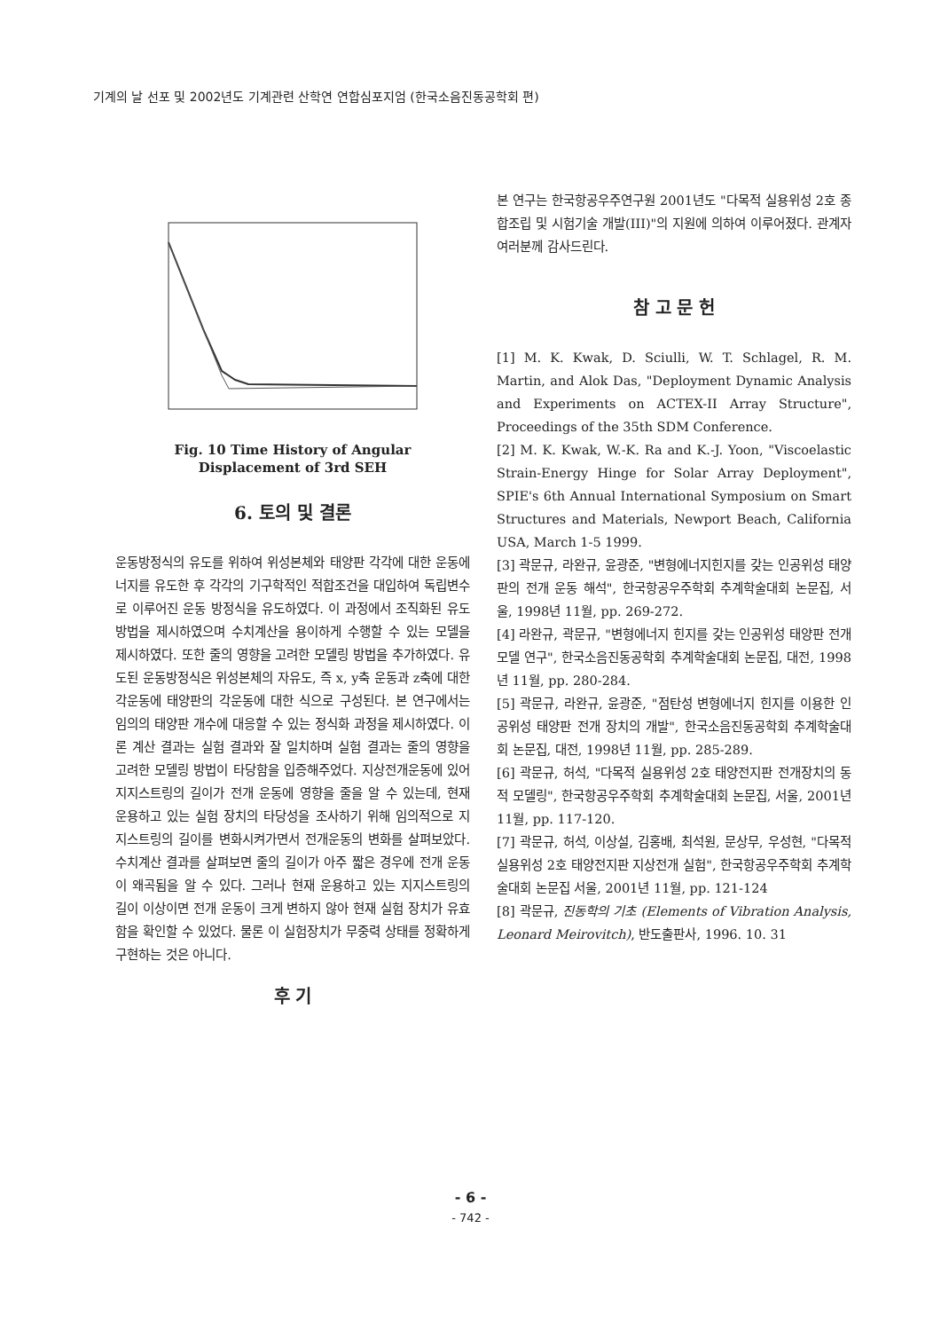기계의 날 선포 및 2002년도 기계관련 산학연 연합심포지엄 (한국소음진동공학회 편)
Fig. 10 Time History of Angular
Displacement of 3rd SEH
6. 토의 및 결론
운동방정식의 유도를 위하여 위성본체와 태양판 각각에 대한 운동에너지를 유도한 후 각각의 기구학적인 적합조건을 대입하여 독립변수로 이루어진 운동 방정식을 유도하였다. 이 과정에서 조직화된 유도 방법을 제시하였으며 수치계산을 용이하게 수행할 수 있는 모델을 제시하였다. 또한 줄의 영향을 고려한 모델링 방법을 추가하였다. 유도된 운동방정식은 위성본체의 자유도, 즉 x, y축 운동과 z축에 대한 각운동에 태양판의 각운동에 대한 식으로 구성된다. 본 연구에서는 임의의 태양판 개수에 대응할 수 있는 정식화 과정을 제시하였다. 이론 계산 결과는 실험 결과와 잘 일치하며 실험 결과는 줄의 영향을 고려한 모델링 방법이 타당함을 입증해주었다. 지상전개운동에 있어 지지스트링의 길이가 전개 운동에 영향을 줄을 알 수 있는데, 현재 운용하고 있는 실험 장치의 타당성을 조사하기 위해 임의적으로 지지스트링의 길이를 변화시켜가면서 전개운동의 변화를 살펴보았다. 수치계산 결과를 살펴보면 줄의 길이가 아주 짧은 경우에 전개 운동이 왜곡됨을 알 수 있다. 그러나 현재 운용하고 있는 지지스트링의 길이 이상이면 전개 운동이 크게 변하지 않아 현재 실험 장치가 유효함을 확인할 수 있었다. 물론 이 실험장치가 무중력 상태를 정확하게 구현하는 것은 아니다.
후 기
본 연구는 한국항공우주연구원 2001년도 "다목적 실용위성 2호 종합조립 및 시험기술 개발(III)"의 지원에 의하여 이루어졌다. 관계자 여러분께 감사드린다.
참 고 문 헌
[1] M. K. Kwak, D. Sciulli, W. T. Schlagel, R. M. Martin, and Alok Das, "Deployment Dynamic Analysis and Experiments on ACTEX-II Array Structure", Proceedings of the 35th SDM Conference.
[2] M. K. Kwak, W.-K. Ra and K.-J. Yoon, "Viscoelastic Strain-Energy Hinge for Solar Array Deployment", SPIE's 6th Annual International Symposium on Smart Structures and Materials, Newport Beach, California USA, March 1-5 1999.
[3] 곽문규, 라완규, 윤광준, "변형에너지힌지를 갖는 인공위성 태양판의 전개 운동 해석", 한국항공우주학회 추계학술대회 논문집, 서울, 1998년 11월, pp. 269-272.
[4] 라완규, 곽문규, "변형에너지 힌지를 갖는 인공위성 태양판 전개모델 연구", 한국소음진동공학회 추계학술대회 논문집, 대전, 1998년 11월, pp. 280-284.
[5] 곽문규, 라완규, 윤광준, "점탄성 변형에너지 힌지를 이용한 인공위성 태양판 전개 장치의 개발", 한국소음진동공학회 추계학술대회 논문집, 대전, 1998년 11월, pp. 285-289.
[6] 곽문규, 허석, "다목적 실용위성 2호 태양전지판 전개장치의 동적 모델링", 한국항공우주학회 추계학술대회 논문집, 서울, 2001년 11월, pp. 117-120.
[7] 곽문규, 허석, 이상설, 김홍배, 최석원, 문상무, 우성현, "다목적 실용위성 2호 태양전지판 지상전개 실험", 한국항공우주학회 추계학술대회 논문집 서울, 2001년 11월, pp. 121-124
[8] 곽문규, 진동학의 기초 (Elements of Vibration Analysis, Leonard Meirovitch), 반도출판사, 1996. 10. 31
- 6 -
- 742 -